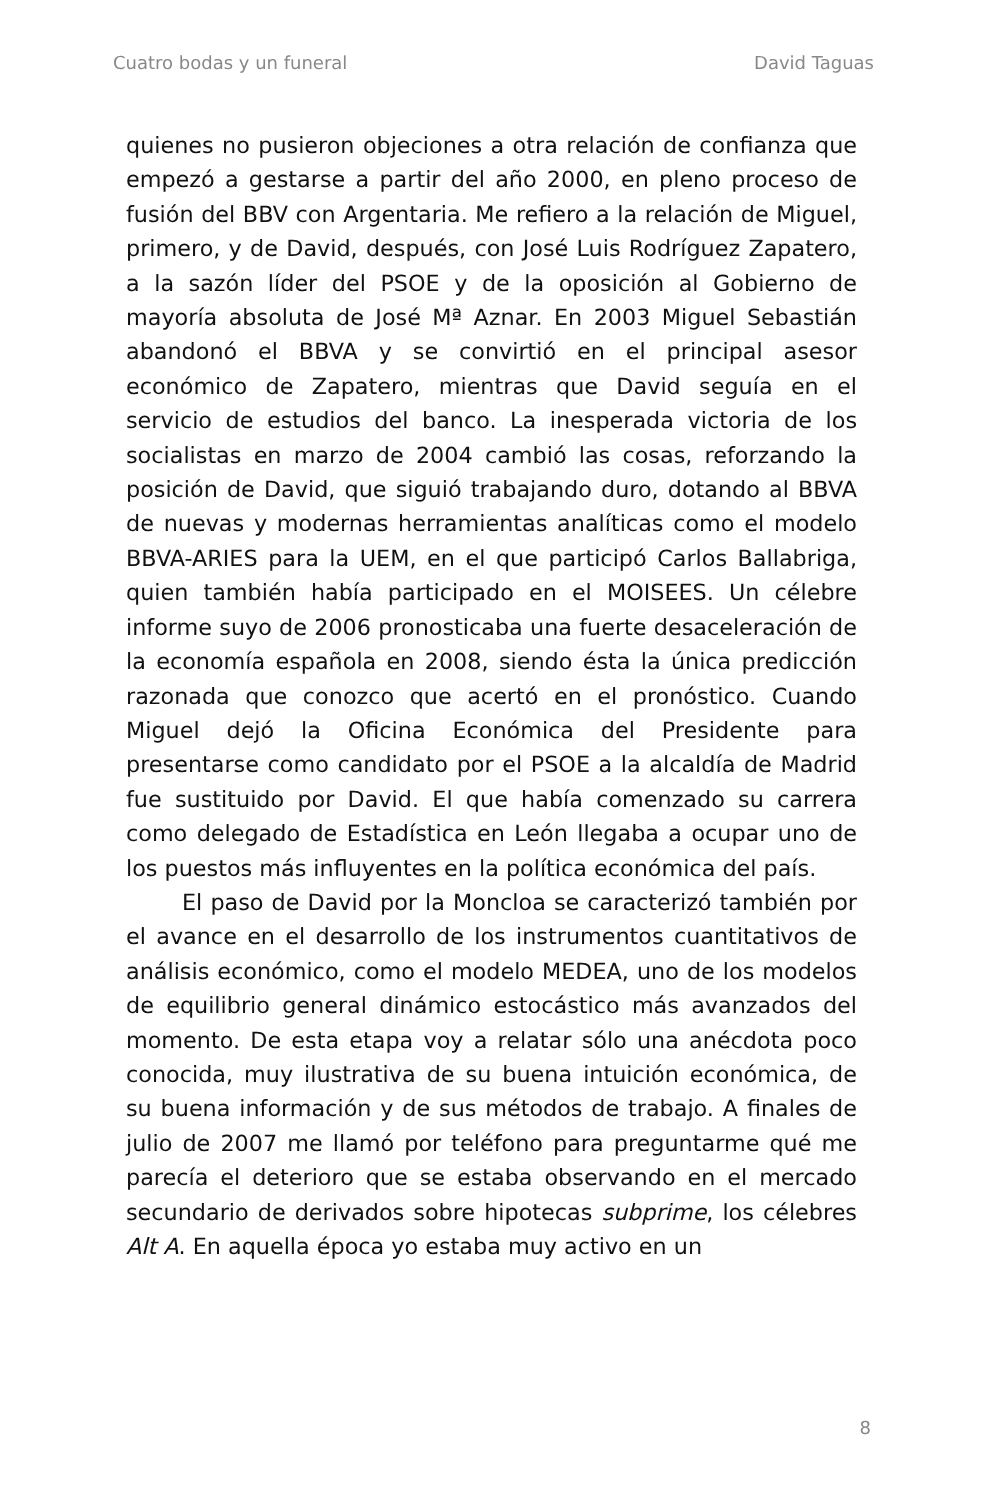Cuatro bodas y un funeral David Taguas
quienes no pusieron objeciones a otra relación de confianza que empezó a gestarse a partir del año 2000, en pleno proceso de fusión del BBV con Argentaria. Me refiero a la relación de Miguel, primero, y de David, después, con José Luis Rodríguez Zapatero, a la sazón líder del PSOE y de la oposición al Gobierno de mayoría absoluta de José Mª Aznar. En 2003 Miguel Sebastián abandonó el BBVA y se convirtió en el principal asesor económico de Zapatero, mientras que David seguía en el servicio de estudios del banco. La inesperada victoria de los socialistas en marzo de 2004 cambió las cosas, reforzando la posición de David, que siguió trabajando duro, dotando al BBVA de nuevas y modernas herramientas analíticas como el modelo BBVA-ARIES para la UEM, en el que participó Carlos Ballabriga, quien también había participado en el MOISEES. Un célebre informe suyo de 2006 pronosticaba una fuerte desaceleración de la economía española en 2008, siendo ésta la única predicción razonada que conozco que acertó en el pronóstico. Cuando Miguel dejó la Oficina Económica del Presidente para presentarse como candidato por el PSOE a la alcaldía de Madrid fue sustituido por David. El que había comenzado su carrera como delegado de Estadística en León llegaba a ocupar uno de los puestos más influyentes en la política económica del país.
El paso de David por la Moncloa se caracterizó también por el avance en el desarrollo de los instrumentos cuantitativos de análisis económico, como el modelo MEDEA, uno de los modelos de equilibrio general dinámico estocástico más avanzados del momento. De esta etapa voy a relatar sólo una anécdota poco conocida, muy ilustrativa de su buena intuición económica, de su buena información y de sus métodos de trabajo. A finales de julio de 2007 me llamó por teléfono para preguntarme qué me parecía el deterioro que se estaba observando en el mercado secundario de derivados sobre hipotecas subprime, los célebres Alt A. En aquella época yo estaba muy activo en un
8